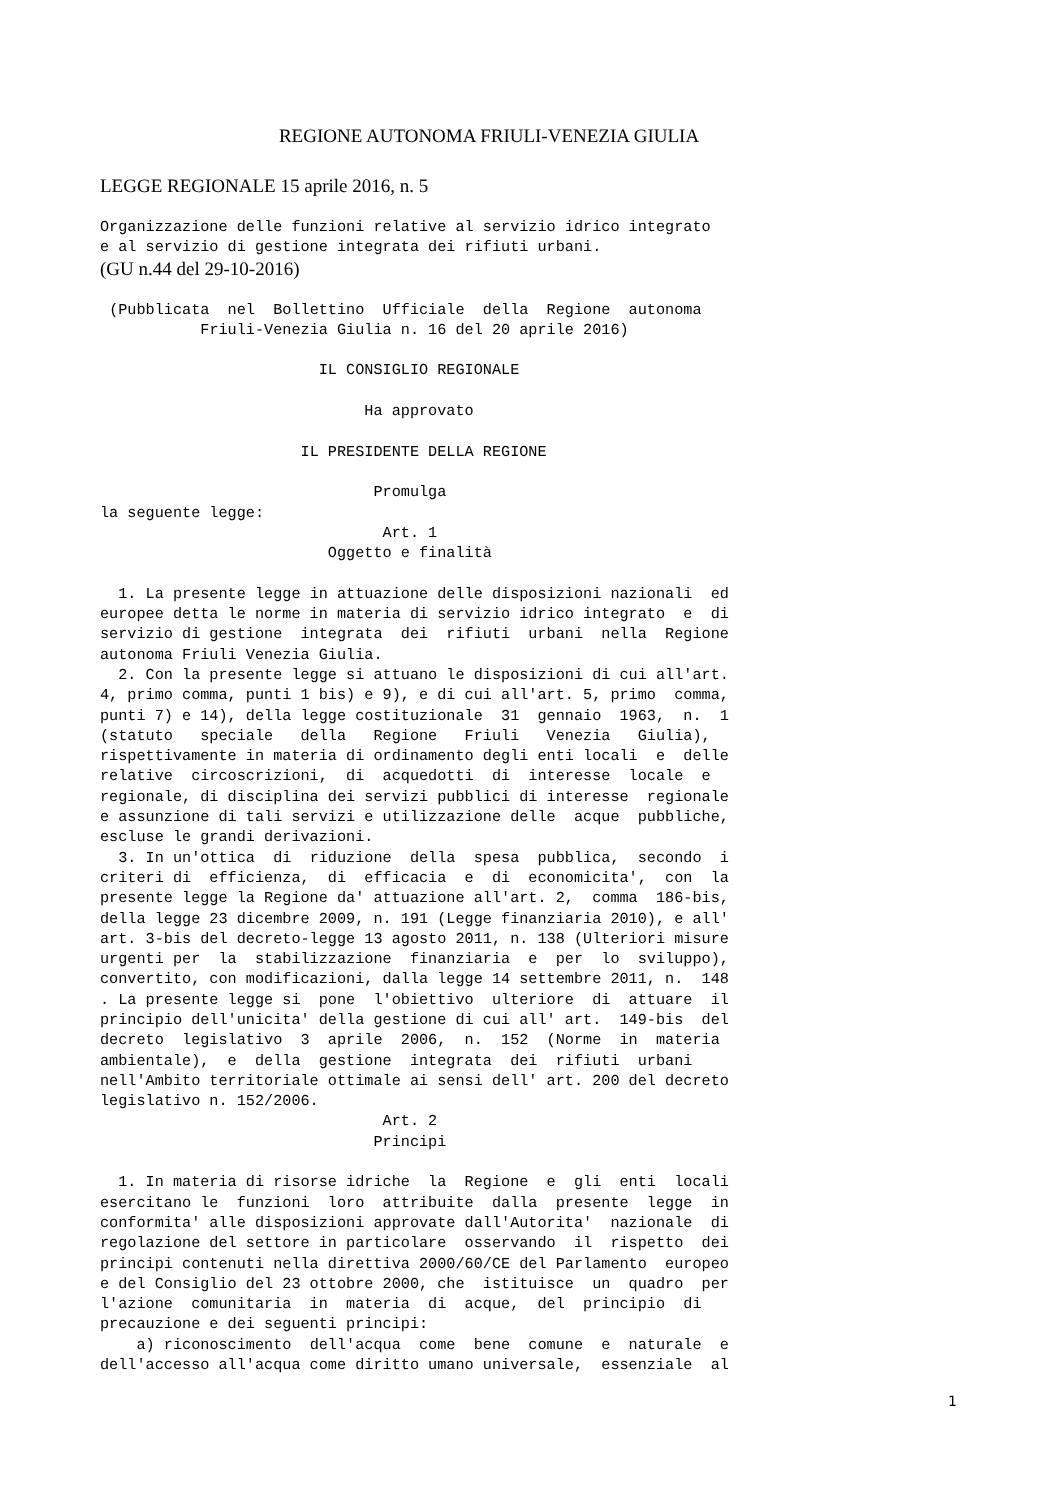REGIONE AUTONOMA FRIULI-VENEZIA GIULIA
LEGGE REGIONALE 15 aprile 2016, n. 5
Organizzazione delle funzioni relative al servizio idrico integrato e al servizio di gestione integrata dei rifiuti urbani.
(GU n.44 del 29-10-2016)
(Pubblicata nel Bollettino Ufficiale della Regione autonoma Friuli-Venezia Giulia n. 16 del 20 aprile 2016) IL CONSIGLIO REGIONALE Ha approvato IL PRESIDENTE DELLA REGIONE Promulga la seguente legge: Art. 1 Oggetto e finalità 1. La presente legge in attuazione delle disposizioni nazionali ed europee detta le norme in materia di servizio idrico integrato e di servizio di gestione integrata dei rifiuti urbani nella Regione autonoma Friuli Venezia Giulia. 2. Con la presente legge si attuano le disposizioni di cui all'art. 4, primo comma, punti 1 bis) e 9), e di cui all'art. 5, primo comma, punti 7) e 14), della legge costituzionale 31 gennaio 1963, n. 1 (statuto speciale della Regione Friuli Venezia Giulia), rispettivamente in materia di ordinamento degli enti locali e delle relative circoscrizioni, di acquedotti di interesse locale e regionale, di disciplina dei servizi pubblici di interesse regionale e assunzione di tali servizi e utilizzazione delle acque pubbliche, escluse le grandi derivazioni. 3. In un'ottica di riduzione della spesa pubblica, secondo i criteri di efficienza, di efficacia e di economicita', con la presente legge la Regione da' attuazione all'art. 2, comma 186-bis, della legge 23 dicembre 2009, n. 191 (Legge finanziaria 2010), e all' art. 3-bis del decreto-legge 13 agosto 2011, n. 138 (Ulteriori misure urgenti per la stabilizzazione finanziaria e per lo sviluppo), convertito, con modificazioni, dalla legge 14 settembre 2011, n. 148 . La presente legge si pone l'obiettivo ulteriore di attuare il principio dell'unicita' della gestione di cui all' art. 149-bis del decreto legislativo 3 aprile 2006, n. 152 (Norme in materia ambientale), e della gestione integrata dei rifiuti urbani nell'Ambito territoriale ottimale ai sensi dell' art. 200 del decreto legislativo n. 152/2006. Art. 2 Principi 1. In materia di risorse idriche la Regione e gli enti locali esercitano le funzioni loro attribuite dalla presente legge in conformita' alle disposizioni approvate dall'Autorita' nazionale di regolazione del settore in particolare osservando il rispetto dei principi contenuti nella direttiva 2000/60/CE del Parlamento europeo e del Consiglio del 23 ottobre 2000, che istituisce un quadro per l'azione comunitaria in materia di acque, del principio di precauzione e dei seguenti principi: a) riconoscimento dell'acqua come bene comune e naturale e dell'accesso all'acqua come diritto umano universale, essenziale al
1